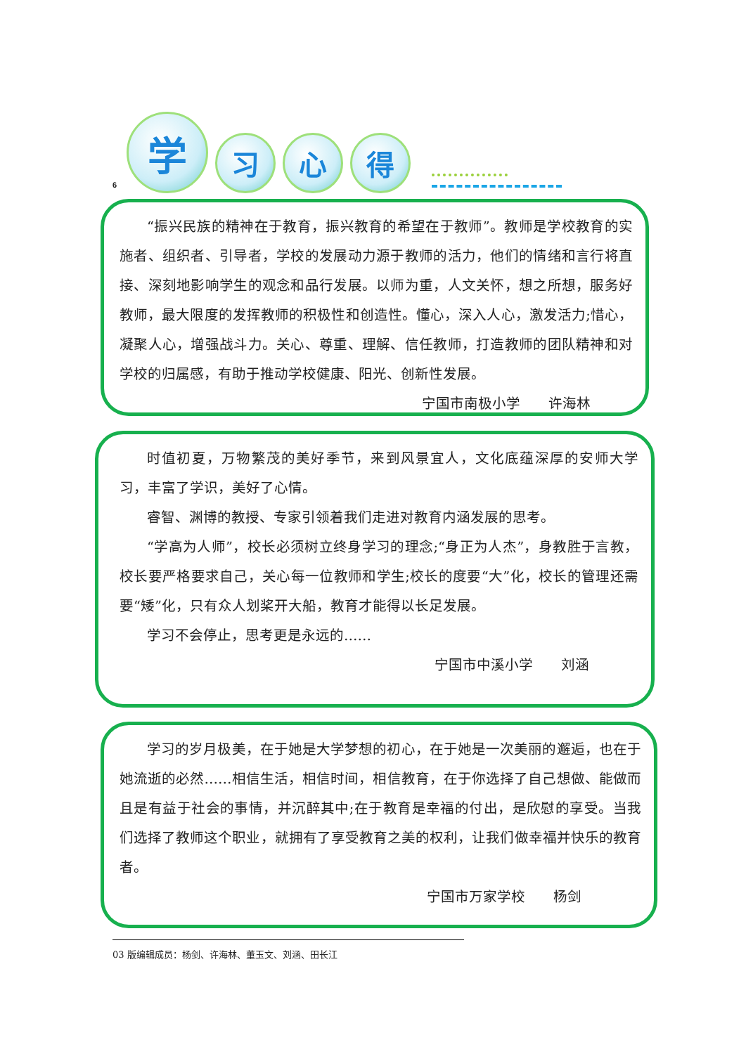6
学
习
心
得
“振兴民族的精神在于教育，振兴教育的希望在于教师”。教师是学校教育的实施者、组织者、引导者，学校的发展动力源于教师的活力，他们的情绪和言行将直接、深刻地影响学生的观念和品行发展。以师为重，人文关怀，想之所想，服务好教师，最大限度的发挥教师的积极性和创造性。懂心，深入人心，激发活力;惜心，凝聚人心，增强战斗力。关心、尊重、理解、信任教师，打造教师的团队精神和对学校的归属感，有助于推动学校健康、阳光、创新性发展。
宁国市南极小学　　许海林
时值初夏，万物繁茂的美好季节，来到风景宜人，文化底蕴深厚的安师大学习，丰富了学识，美好了心情。
睿智、渊博的教授、专家引领着我们走进对教育内涵发展的思考。
“学高为人师”，校长必须树立终身学习的理念;“身正为人杰”，身教胜于言教，校长要严格要求自己，关心每一位教师和学生;校长的度要“大”化，校长的管理还需要“矮”化，只有众人划桨开大船，教育才能得以长足发展。
学习不会停止，思考更是永远的……
宁国市中溪小学　　刘涵
学习的岁月极美，在于她是大学梦想的初心，在于她是一次美丽的邂逅，也在于她流逝的必然……相信生活，相信时间，相信教育，在于你选择了自己想做、能做而且是有益于社会的事情，并沉醉其中;在于教育是幸福的付出，是欣慰的享受。当我们选择了教师这个职业，就拥有了享受教育之美的权利，让我们做幸福并快乐的教育者。
宁国市万家学校　　杨剑
03 版编辑成员：杨剑、许海林、董玉文、刘涵、田长江